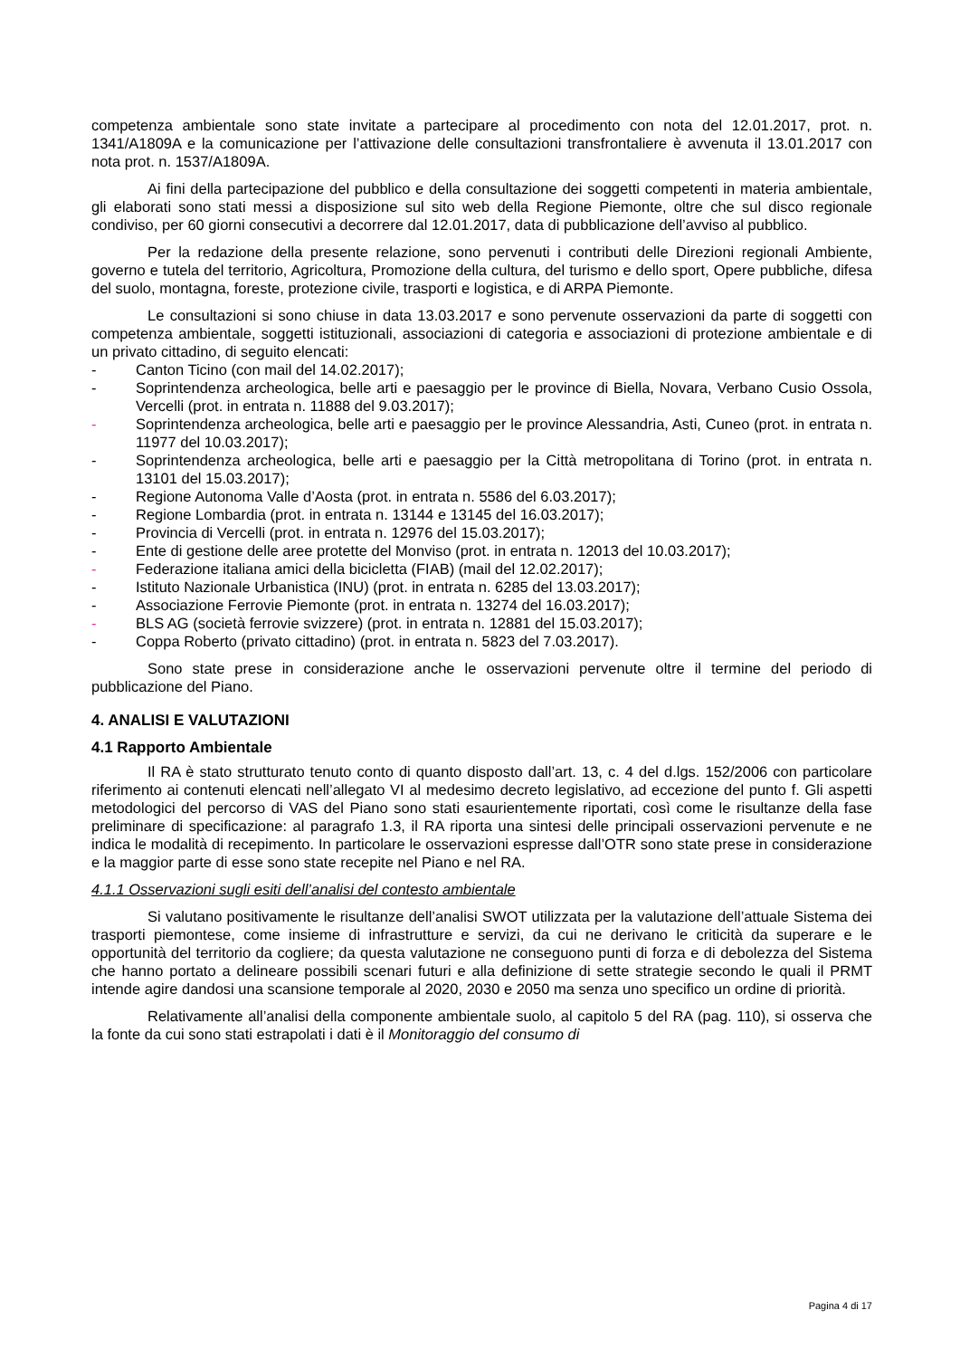competenza ambientale sono state invitate a partecipare al procedimento con nota del 12.01.2017, prot. n. 1341/A1809A e la comunicazione per l’attivazione delle consultazioni transfrontaliere è avvenuta il 13.01.2017 con nota prot. n. 1537/A1809A.
Ai fini della partecipazione del pubblico e della consultazione dei soggetti competenti in materia ambientale, gli elaborati sono stati messi a disposizione sul sito web della Regione Piemonte, oltre che sul disco regionale condiviso, per 60 giorni consecutivi a decorrere dal 12.01.2017, data di pubblicazione dell’avviso al pubblico.
Per la redazione della presente relazione, sono pervenuti i contributi delle Direzioni regionali Ambiente, governo e tutela del territorio, Agricoltura, Promozione della cultura, del turismo e dello sport, Opere pubbliche, difesa del suolo, montagna, foreste, protezione civile, trasporti e logistica, e di ARPA Piemonte.
Le consultazioni si sono chiuse in data 13.03.2017 e sono pervenute osservazioni da parte di soggetti con competenza ambientale, soggetti istituzionali, associazioni di categoria e associazioni di protezione ambientale e di un privato cittadino, di seguito elencati:
- Canton Ticino (con mail del 14.02.2017);
- Soprintendenza archeologica, belle arti e paesaggio per le province di Biella, Novara, Verbano Cusio Ossola, Vercelli (prot. in entrata n. 11888 del 9.03.2017);
- Soprintendenza archeologica, belle arti e paesaggio per le province Alessandria, Asti, Cuneo (prot. in entrata n. 11977 del 10.03.2017);
- Soprintendenza archeologica, belle arti e paesaggio per la Città metropolitana di Torino (prot. in entrata n. 13101 del 15.03.2017);
- Regione Autonoma Valle d’Aosta (prot. in entrata n. 5586 del 6.03.2017);
- Regione Lombardia (prot. in entrata n. 13144 e 13145 del 16.03.2017);
- Provincia di Vercelli (prot. in entrata n. 12976 del 15.03.2017);
- Ente di gestione delle aree protette del Monviso (prot. in entrata n. 12013 del 10.03.2017);
- Federazione italiana amici della bicicletta (FIAB) (mail del 12.02.2017);
- Istituto Nazionale Urbanistica (INU) (prot. in entrata n. 6285 del 13.03.2017);
- Associazione Ferrovie Piemonte (prot. in entrata n. 13274 del 16.03.2017);
- BLS AG (società ferrovie svizzere) (prot. in entrata n. 12881 del 15.03.2017);
- Coppa Roberto (privato cittadino) (prot. in entrata n. 5823 del 7.03.2017).
Sono state prese in considerazione anche le osservazioni pervenute oltre il termine del periodo di pubblicazione del Piano.
4. ANALISI E VALUTAZIONI
4.1 Rapporto Ambientale
Il RA è stato strutturato tenuto conto di quanto disposto dall’art. 13, c. 4 del d.lgs. 152/2006 con particolare riferimento ai contenuti elencati nell’allegato VI al medesimo decreto legislativo, ad eccezione del punto f. Gli aspetti metodologici del percorso di VAS del Piano sono stati esaurientemente riportati, così come le risultanze della fase preliminare di specificazione: al paragrafo 1.3, il RA riporta una sintesi delle principali osservazioni pervenute e ne indica le modalità di recepimento. In particolare le osservazioni espresse dall’OTR sono state prese in considerazione e la maggior parte di esse sono state recepite nel Piano e nel RA.
4.1.1 Osservazioni sugli esiti dell’analisi del contesto ambientale
Si valutano positivamente le risultanze dell’analisi SWOT utilizzata per la valutazione dell’attuale Sistema dei trasporti piemontese, come insieme di infrastrutture e servizi, da cui ne derivano le criticità da superare e le opportunità del territorio da cogliere; da questa valutazione ne conseguono punti di forza e di debolezza del Sistema che hanno portato a delineare possibili scenari futuri e alla definizione di sette strategie secondo le quali il PRMT intende agire dandosi una scansione temporale al 2020, 2030 e 2050 ma senza uno specifico un ordine di priorità.
Relativamente all’analisi della componente ambientale suolo, al capitolo 5 del RA (pag. 110), si osserva che la fonte da cui sono stati estrapolati i dati è il Monitoraggio del consumo di
Pagina 4 di 17